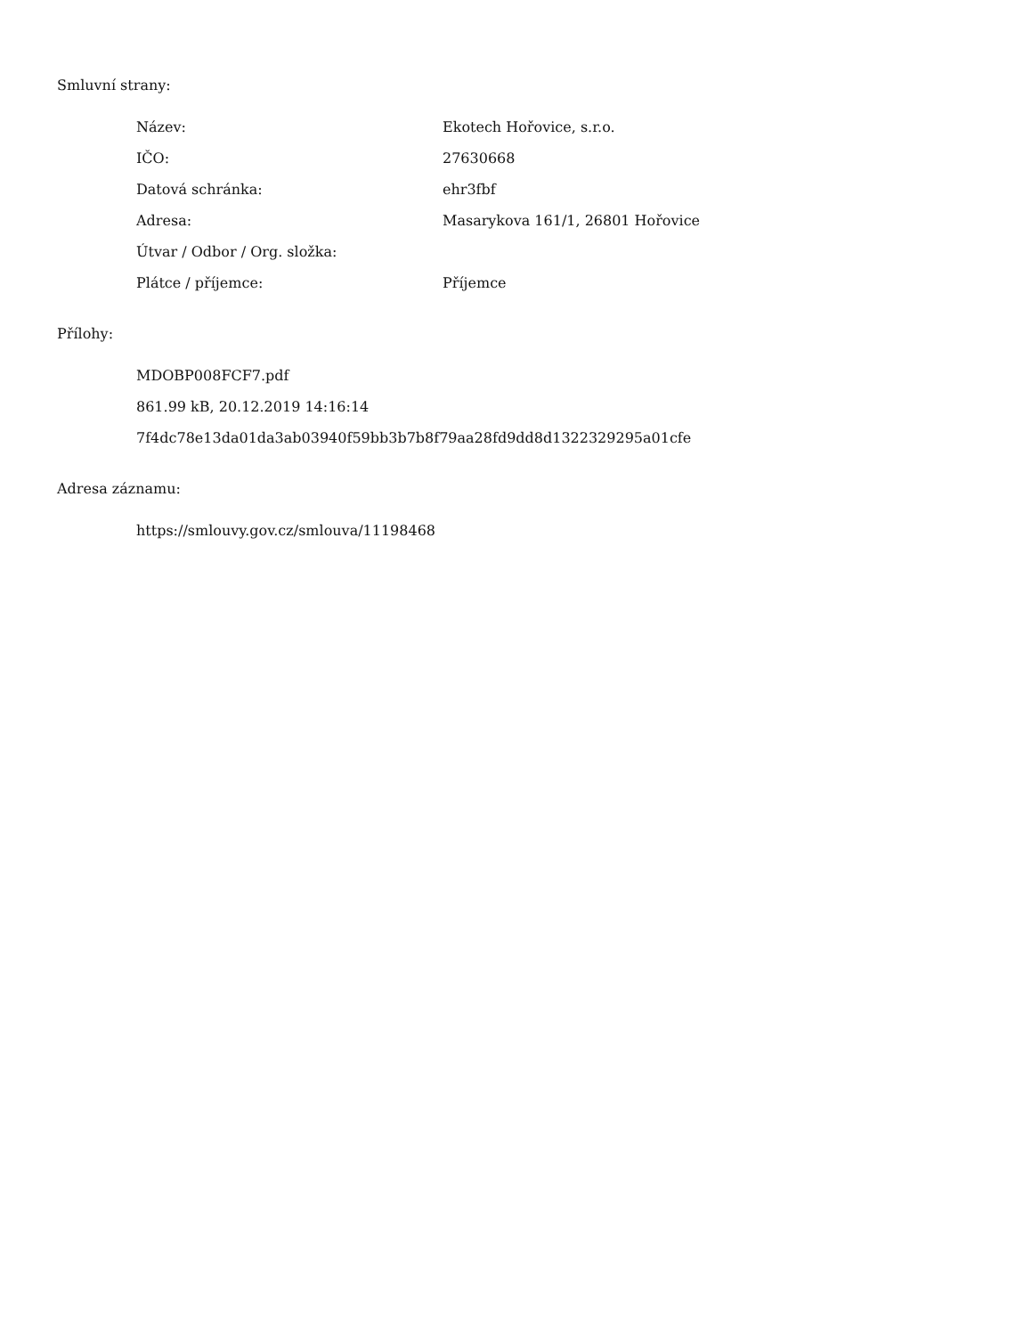Smluvní strany:
| Název: | Ekotech Hořovice, s.r.o. |
| IČO: | 27630668 |
| Datová schránka: | ehr3fbf |
| Adresa: | Masarykova 161/1, 26801 Hořovice |
| Útvar / Odbor / Org. složka: | |
| Plátce / příjemce: | Příjemce |
Přílohy:
MDOBP008FCF7.pdf
861.99 kB, 20.12.2019 14:16:14
7f4dc78e13da01da3ab03940f59bb3b7b8f79aa28fd9dd8d1322329295a01cfe
Adresa záznamu:
https://smlouvy.gov.cz/smlouva/11198468